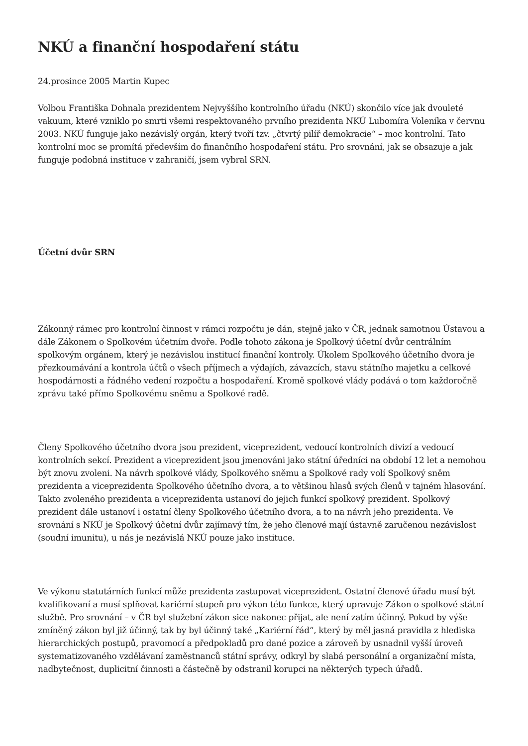NKÚ a finanční hospodaření státu
24.prosince 2005 Martin Kupec
Volbou Františka Dohnala prezidentem Nejvyššího kontrolního úřadu (NKÚ) skončilo více jak dvouleté vakuum, které vzniklo po smrti všemi respektovaného prvního prezidenta NKÚ Lubomíra Voleníka v červnu 2003. NKÚ funguje jako nezávislý orgán, který tvoří tzv. „čtvrtý pilíř demokracie“ – moc kontrolní. Tato kontrolní moc se promítá především do finančního hospodaření státu. Pro srovnání, jak se obsazuje a jak funguje podobná instituce v zahraničí, jsem vybral SRN.
Účetní dvůr SRN
Zákonný rámec pro kontrolní činnost v rámci rozpočtu je dán, stejně jako v ČR, jednak samotnou Ústavou a dále Zákonem o Spolkovém účetním dvoře. Podle tohoto zákona je Spolkový účetní dvůr centrálním spolkovým orgánem, který je nezávislou institucí finanční kontroly. Úkolem Spolkového účetního dvora je přezkoumávání a kontrola účtů o všech příjmech a výdajích, závazcích, stavu státního majetku a celkové hospodárnosti a řádného vedení rozpočtu a hospodaření. Kromě spolkové vlády podává o tom každoročně zprávu také přímo Spolkovému sněmu a Spolkové radě.
Členy Spolkového účetního dvora jsou prezident, viceprezident, vedoucí kontrolních divizí a vedoucí kontrolních sekcí. Prezident a viceprezident jsou jmenováni jako státní úředníci na období 12 let a nemohou být znovu zvoleni. Na návrh spolkové vlády, Spolkového sněmu a Spolkové rady volí Spolkový sněm prezidenta a viceprezidenta Spolkového účetního dvora, a to většinou hlasů svých členů v tajném hlasování. Takto zvoleného prezidenta a viceprezidenta ustanoví do jejich funkcí spolkový prezident. Spolkový prezident dále ustanoví i ostatní členy Spolkového účetního dvora, a to na návrh jeho prezidenta. Ve srovnání s NKÚ je Spolkový účetní dvůr zajímavý tím, že jeho členové mají ústavně zaručenou nezávislost (soudní imunitu), u nás je nezávislá NKÚ pouze jako instituce.
Ve výkonu statutárních funkcí může prezidenta zastupovat viceprezident. Ostatní členové úřadu musí být kvalifikovaní a musí splňovat kariérní stupeň pro výkon této funkce, který upravuje Zákon o spolkové státní službě. Pro srovnání – v ČR byl služební zákon sice nakonec přijat, ale není zatím účinný. Pokud by výše zmíněný zákon byl již účinný, tak by byl účinný také „Kariérní řád“, který by měl jasná pravidla z hlediska hierarchických postupů, pravomocí a předpokladů pro dané pozice a zároveň by usnadnil vyšší úroveň systematizovaného vzdělávaní zaměstnanců státní správy, odkryl by slabá personální a organizační místa, nadbytečnost, duplicitní činnosti a částečně by odstranil korupci na některých typech úřadů.